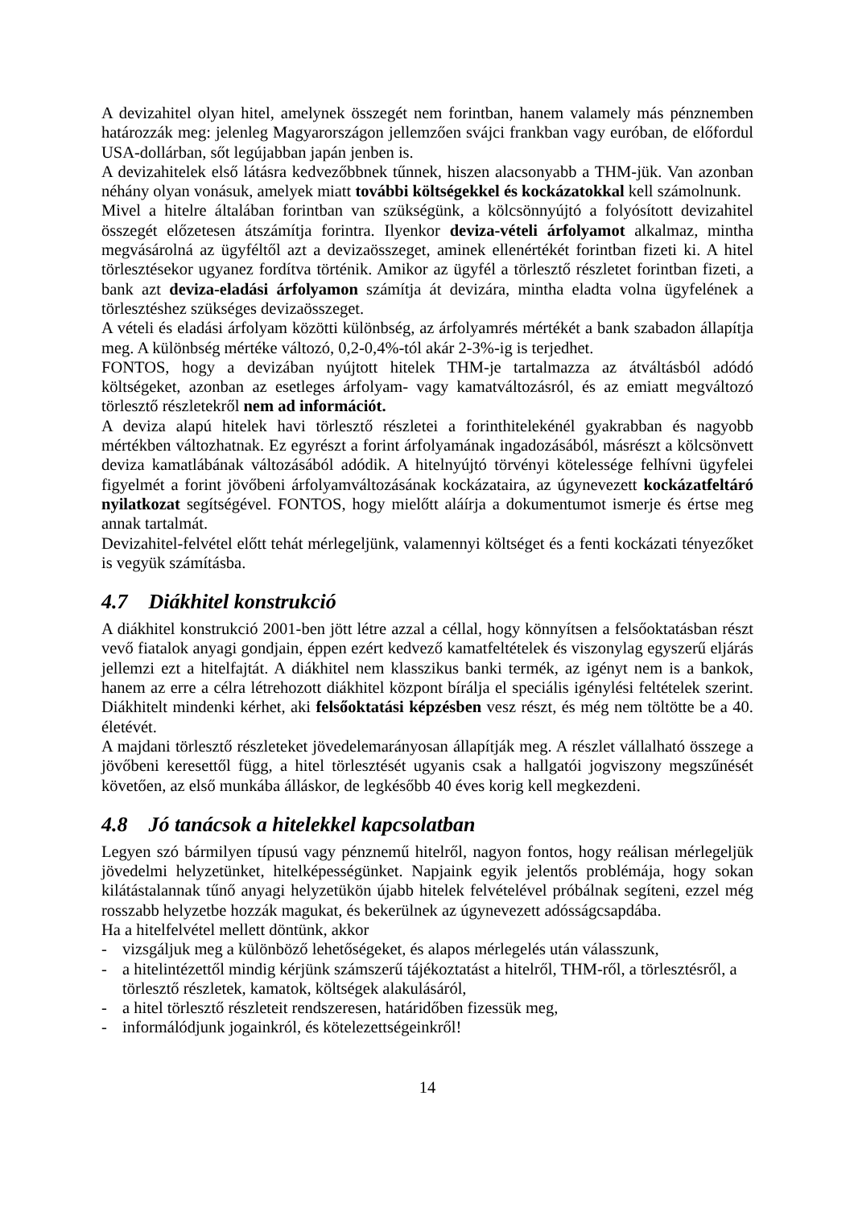A devizahitel olyan hitel, amelynek összegét nem forintban, hanem valamely más pénznemben határozzák meg: jelenleg Magyarországon jellemzően svájci frankban vagy euróban, de előfordul USA-dollárban, sőt legújabban japán jenben is.
A devizahitelek első látásra kedvezőbbnek tűnnek, hiszen alacsonyabb a THM-jük. Van azonban néhány olyan vonásuk, amelyek miatt további költségekkel és kockázatokkal kell számolnunk.
Mivel a hitelre általában forintban van szükségünk, a kölcsönnyújtó a folyósított devizahitel összegét előzetesen átszámítja forintra. Ilyenkor deviza-vételi árfolyamot alkalmaz, mintha megvásárolná az ügyféltől azt a devizaösszeget, aminek ellenértékét forintban fizeti ki. A hitel törlesztésekor ugyanez fordítva történik. Amikor az ügyfél a törlesztő részletet forintban fizeti, a bank azt deviza-eladási árfolyamon számítja át devizára, mintha eladta volna ügyfelének a törlesztéshez szükséges devizaösszeget.
A vételi és eladási árfolyam közötti különbség, az árfolyamrés mértékét a bank szabadon állapítja meg. A különbség mértéke változó, 0,2-0,4%-tól akár 2-3%-ig is terjedhet.
FONTOS, hogy a devizában nyújtott hitelek THM-je tartalmazza az átváltásból adódó költségeket, azonban az esetleges árfolyam- vagy kamatváltozásról, és az emiatt megváltozó törlesztő részletekről nem ad információt.
A deviza alapú hitelek havi törlesztő részletei a forinthitelekénél gyakrabban és nagyobb mértékben változhatnak. Ez egyrészt a forint árfolyamának ingadozásából, másrészt a kölcsönvett deviza kamatlábának változásából adódik. A hitelnyújtó törvényi kötelessége felhívni ügyfelei figyelmét a forint jövőbeni árfolyamváltozásának kockázataira, az úgynevezett kockázatfeltáró nyilatkozat segítségével. FONTOS, hogy mielőtt aláírja a dokumentumot ismerje és értse meg annak tartalmát.
Devizahitel-felvétel előtt tehát mérlegeljünk, valamennyi költséget és a fenti kockázati tényezőket is vegyük számításba.
4.7 Diákhitel konstrukció
A diákhitel konstrukció 2001-ben jött létre azzal a céllal, hogy könnyítsen a felsőoktatásban részt vevő fiatalok anyagi gondjain, éppen ezért kedvező kamatfeltételek és viszonylag egyszerű eljárás jellemzi ezt a hitelfajtát. A diákhitel nem klasszikus banki termék, az igényt nem is a bankok, hanem az erre a célra létrehozott diákhitel központ bírálja el speciális igénylési feltételek szerint. Diákhitelt mindenki kérhet, aki felsőoktatási képzésben vesz részt, és még nem töltötte be a 40. életévét.
A majdani törlesztő részleteket jövedelemarányosan állapítják meg. A részlet vállalható összege a jövőbeni keresettől függ, a hitel törlesztését ugyanis csak a hallgatói jogviszony megszűnését követően, az első munkába álláskor, de legkésőbb 40 éves korig kell megkezdeni.
4.8 Jó tanácsok a hitelekkel kapcsolatban
Legyen szó bármilyen típusú vagy pénznemű hitelről, nagyon fontos, hogy reálisan mérlegeljük jövedelmi helyzetünket, hitelképességünket. Napjaink egyik jelentős problémája, hogy sokan kilátástalannak tűnő anyagi helyzetükön újabb hitelek felvételével próbálnak segíteni, ezzel még rosszabb helyzetbe hozzák magukat, és bekerülnek az úgynevezett adósságcsapdába.
Ha a hitelfelvétel mellett döntünk, akkor
- vizsgáljuk meg a különböző lehetőségeket, és alapos mérlegelés után válasszunk,
- a hitelintézettől mindig kérjünk számszerű tájékoztatást a hitelről, THM-ről, a törlesztésről, a törlesztő részletek, kamatok, költségek alakulásáról,
- a hitel törlesztő részleteit rendszeresen, határidőben fizessük meg,
- informálódjunk jogainkról, és kötelezettségeinkről!
14